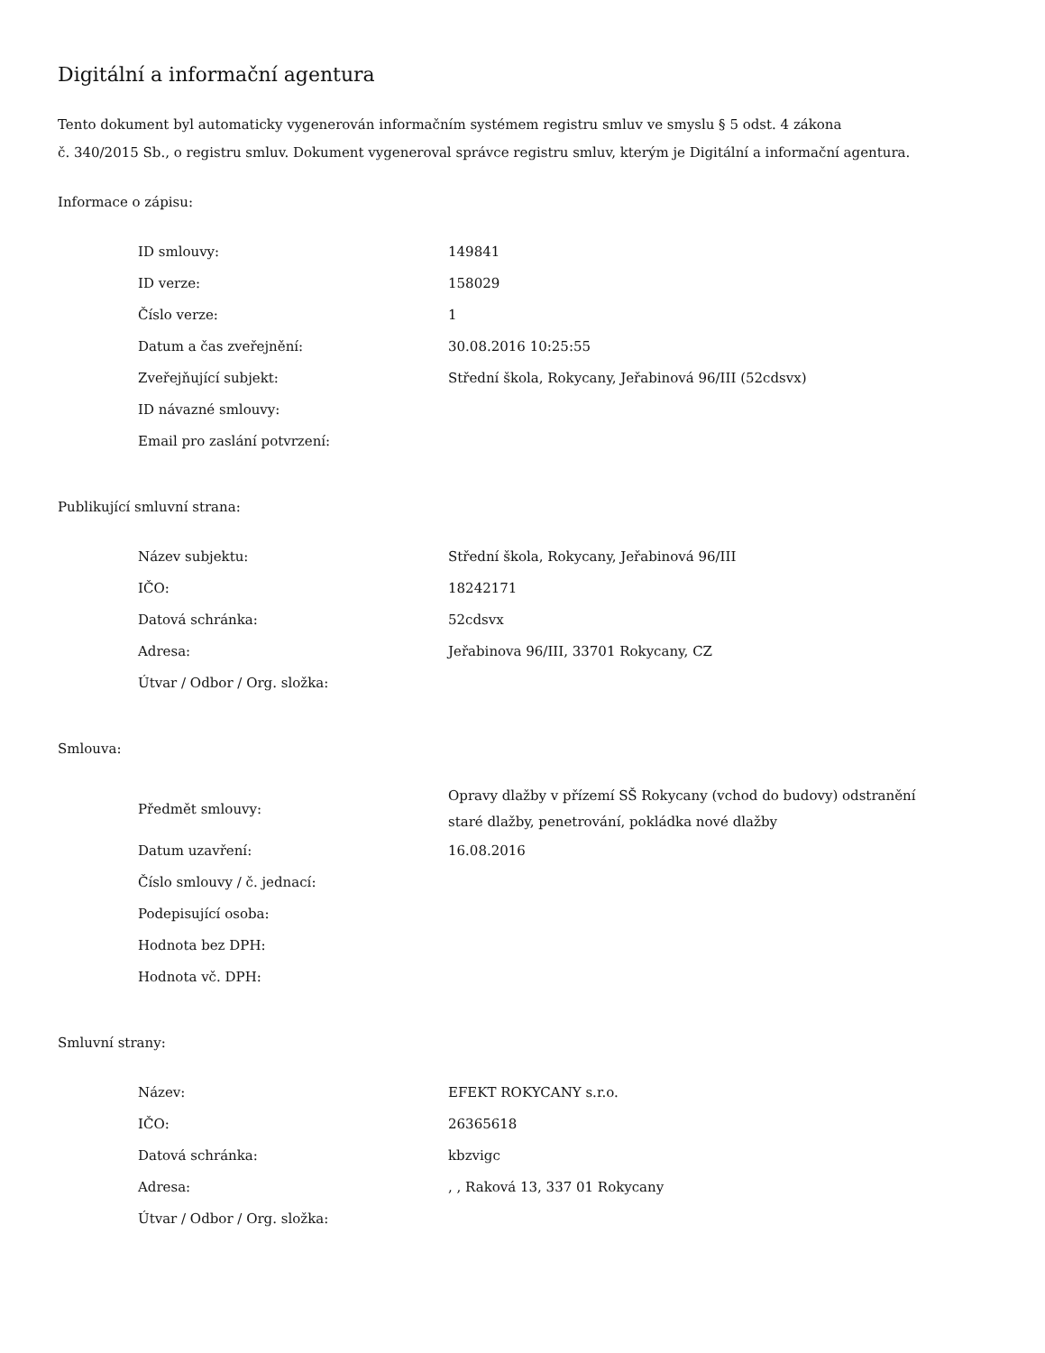Digitální a informační agentura
Tento dokument byl automaticky vygenerován informačním systémem registru smluv ve smyslu § 5 odst. 4 zákona
č. 340/2015 Sb., o registru smluv. Dokument vygeneroval správce registru smluv, kterým je Digitální a informační agentura.
Informace o zápisu:
| ID smlouvy: | 149841 |
| ID verze: | 158029 |
| Číslo verze: | 1 |
| Datum a čas zveřejnění: | 30.08.2016 10:25:55 |
| Zveřejňující subjekt: | Střední škola, Rokycany, Jeřabinová 96/III (52cdsvx) |
| ID návazné smlouvy: | |
| Email pro zaslání potvrzení: | |
Publikující smluvní strana:
| Název subjektu: | Střední škola, Rokycany, Jeřabinová 96/III |
| IČO: | 18242171 |
| Datová schránka: | 52cdsvx |
| Adresa: | Jeřabinova 96/III, 33701 Rokycany, CZ |
| Útvar / Odbor / Org. složka: | |
Smlouva:
| Předmět smlouvy: | Opravy dlažby v přízemí SŠ Rokycany (vchod do budovy) odstranění staré dlažby, penetrování, pokládka nové dlažby |
| Datum uzavření: | 16.08.2016 |
| Číslo smlouvy / č. jednací: | |
| Podepisující osoba: | |
| Hodnota bez DPH: | |
| Hodnota vč. DPH: | |
Smluvní strany:
| Název: | EFEKT ROKYCANY s.r.o. |
| IČO: | 26365618 |
| Datová schránka: | kbzvigc |
| Adresa: | , , Raková 13, 337 01 Rokycany |
| Útvar / Odbor / Org. složka: | |